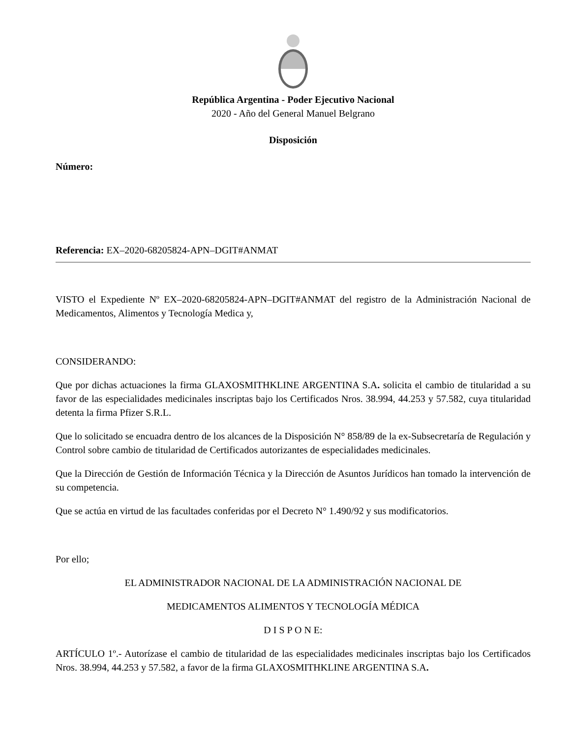República Argentina - Poder Ejecutivo Nacional
2020 - Año del General Manuel Belgrano
Disposición
Número:
Referencia: EX–2020-68205824-APN–DGIT#ANMAT
VISTO el Expediente Nº EX–2020-68205824-APN–DGIT#ANMAT del registro de la Administración Nacional de Medicamentos, Alimentos y Tecnología Medica y,
CONSIDERANDO:
Que por dichas actuaciones la firma GLAXOSMITHKLINE ARGENTINA S.A. solicita el cambio de titularidad a su favor de las especialidades medicinales inscriptas bajo los Certificados Nros. 38.994, 44.253 y 57.582, cuya titularidad detenta la firma Pfizer S.R.L.
Que lo solicitado se encuadra dentro de los alcances de la Disposición N° 858/89 de la ex-Subsecretaría de Regulación y Control sobre cambio de titularidad de Certificados autorizantes de especialidades medicinales.
Que la Dirección de Gestión de Información Técnica y la Dirección de Asuntos Jurídicos han tomado la intervención de su competencia.
Que se actúa en virtud de las facultades conferidas por el Decreto N° 1.490/92 y sus modificatorios.
Por ello;
EL ADMINISTRADOR NACIONAL DE LA ADMINISTRACIÓN NACIONAL DE
MEDICAMENTOS ALIMENTOS Y TECNOLOGÍA MÉDICA
D I S P O N E:
ARTÍCULO 1º.- Autorízase el cambio de titularidad de las especialidades medicinales inscriptas bajo los Certificados Nros. 38.994, 44.253 y 57.582, a favor de la firma GLAXOSMITHKLINE ARGENTINA S.A.